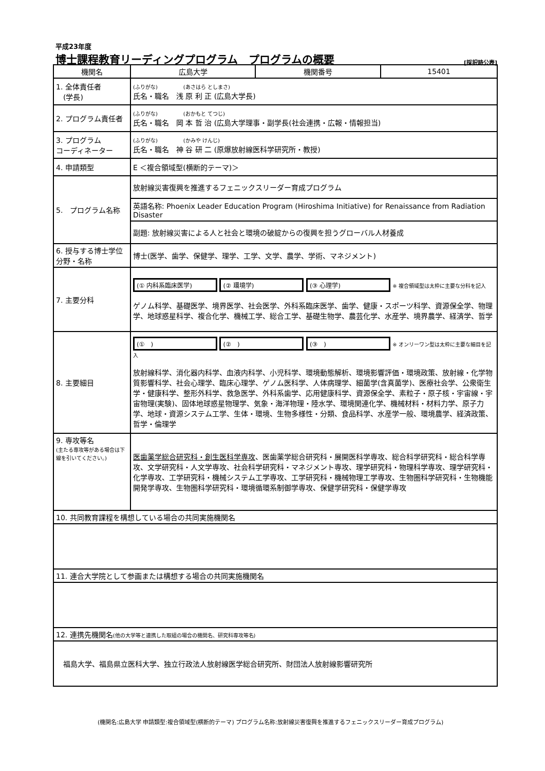平成23年度
博士課程教育リーディングプログラム　プログラムの概要 [採択時公表]
| 機関名 | 広島大学 | 機関番号 | 15401 |
| 1. 全体責任者 (学長) | (ふりがな) (あさはら としまさ) 氏名・職名 浅 原 利 正 (広島大学長) | | |
| 2. プログラム責任者 | (ふりがな) (おかもと てつじ) 氏名・職名 岡 本 哲 治 (広島大学理事・副学長(社会連携・広報・情報担当) | | |
| 3. プログラム コーディネーター | (ふりがな) (かみや けんじ) 氏名・職名 神 谷 研 二 (原爆放射線医科学研究所・教授) | | |
| 4. 申請類型 | E ＜複合領域型(横断的テーマ)＞ | | |
| 5. プログラム名称 | 放射線災害復興を推進するフェニックスリーダー育成プログラム | | |
| | 英語名称: Phoenix Leader Education Program (Hiroshima Initiative) for Renaissance from Radiation Disaster | | |
| | 副題: 放射線災害による人と社会と環境の破綻からの復興を担うグローバル人材養成 | | |
| 6. 授与する博士学位分野・名称 | 博士(医学、歯学、保健学、理学、工学、文学、農学、学術、マネジメント) | | |
| 7. 主要分科 | (① 内科系臨床医学) (② 環境学) (③ 心理学) ※ 複合領域型は太枠に主要な分科を記入 ゲノム科学、基礎医学、境界医学、社会医学、外科系臨床医学、歯学、健康・スポーツ科学、資源保全学、物理学、地球惑星科学、複合化学、機械工学、総合工学、基礎生物学、農芸化学、水産学、境界農学、経済学、哲学 | | |
| 8. 主要細目 | (① ) (② ) (③ ) ※ オンリーワン型は太枠に主要な細目を記入 放射線科学、消化器内科学、血液内科学、小児科学、環境動態解析、環境影響評価・環境政策、放射線・化学物質影響科学、社会心理学、臨床心理学、ゲノム医科学、人体病理学、細菌学(含真菌学)、医療社会学、公衆衛生学・健康科学、整形外科学、救急医学、外科系歯学、応用健康科学、資源保全学、素粒子・原子核・宇宙線・宇宙物理(実験)、固体地球惑星物理学、気象・海洋物理・陸水学、環境関連化学、機械材料・材料力学、原子力学、地球・資源システム工学、生体・環境、生物多様性・分類、食品科学、水産学一般、環境農学、経済政策、哲学・倫理学 | | |
| 9. 専攻等名 (主たる専攻等がある場合は下線を引いてください。) | 医歯薬学総合研究科・創生医科学専攻 、医歯薬学総合研究科・展開医科学専攻、総合科学研究科・総合科学専攻、文学研究科・人文学専攻、社会科学研究科・マネジメント専攻、理学研究科・物理科学専攻、理学研究科・化学専攻、工学研究科・機械システム工学専攻、工学研究科・機械物理工学専攻、生物圏科学研究科・生物機能開発学専攻、生物圏科学研究科・環境循環系制御学専攻、保健学研究科・保健学専攻 | | |
| 10. 共同教育課程を構想している場合の共同実施機関名 | | | |
| 11. 連合大学院として参画または構想する場合の共同実施機関名 | | | |
| 12. 連携先機関名 (他の大学等と連携した取組の場合の機関名、研究科専攻等名) | | | |
| 福島大学、福島県立医科大学、独立行政法人放射線医学総合研究所、財団法人放射線影響研究所 | | | |
(機関名:広島大学 申請類型:複合領域型(横断的テーマ) プログラム名称:放射線災害復興を推進するフェニックスリーダー育成プログラム)